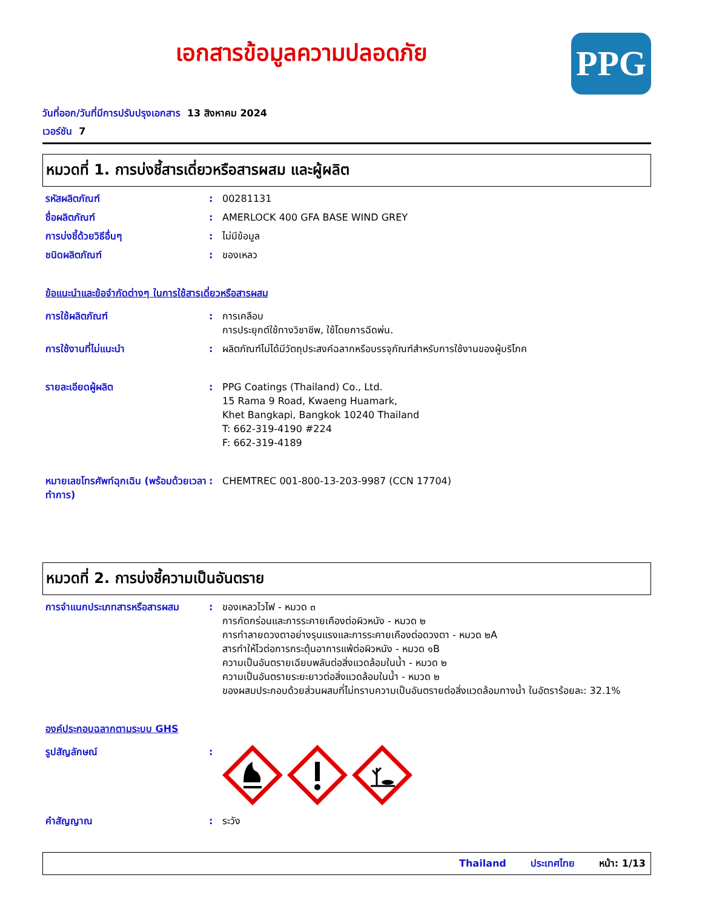PPG
เอกสารข้อมูลความปลอดภัย
วันที่ออก/วันที่มีการปรับปรุงเอกสาร 13 สิงหาคม 2024
เวอร์ชัน 7
หมวดที่ 1. การบ่งชี้สารเดี่ยวหรือสารผสม และผู้ผลิต
รหัสผลิตภัณฑ์ : 00281131
ชื่อผลิตภัณฑ์ : AMERLOCK 400 GFA BASE WIND GREY
การบ่งชี้ด้วยวิธีอื่นๆ : ไม่มีข้อมูล
ชนิดผลิตภัณฑ์ : ของเหลว
ข้อแนะนำและข้อจำกัดต่างๆ ในการใช้สารเดี่ยวหรือสารผสม
การใช้ผลิตภัณฑ์ : การเคลือบ
การประยุกต์ใช้ทางวิชาชีพ, ใช้โดยการฉีดพ่น.
การใช้งานที่ไม่แนะนำ : ผลิตภัณฑ์ไม่ได้มีวัตถุประสงค์ฉลากหรือบรรจุภัณฑ์สำหรับการใช้งานของผู้บริโภค
รายละเอียดผู้ผลิต : PPG Coatings (Thailand) Co., Ltd.
15 Rama 9 Road, Kwaeng Huamark,
Khet Bangkapi, Bangkok 10240 Thailand
T: 662-319-4190 #224
F: 662-319-4189
หมายเลขโทรศัพท์ฉุกเฉิน (พร้อมด้วยเวลาทำการ)
: CHEMTREC 001-800-13-203-9987 (CCN 17704)
หมวดที่ 2. การบ่งชี้ความเป็นอันตราย
การจำแนกประเภทสารหรือสารผสม : ของเหลวไวไฟ - หมวด ๓
การกัดกร่อนและการระคายเคืองต่อผิวหนัง - หมวด ๒
การทำลายดวงตาอย่างรุนแรงและการระคายเคืองต่อดวงตา - หมวด ๒A
สารทำให้ไวต่อการกระตุ้นอาการแพ้ต่อผิวหนัง - หมวด ๑B
ความเป็นอันตรายเฉียบพลันต่อสิ่งแวดล้อมในน้ำ - หมวด ๒
ความเป็นอันตรายระยะยาวต่อสิ่งแวดล้อมในน้ำ - หมวด ๒
ของผสมประกอบด้วยส่วนผสมที่ไม่ทราบความเป็นอันตรายต่อสิ่งแวดล้อมทางน้ำ ในอัตราร้อยละ: 32.1%
องค์ประกอบฉลากตามระบบ GHS
รูปสัญลักษณ์ :
คำสัญญาณ : ระวัง
Thailand ประเทศไทย หน้า: 1/13